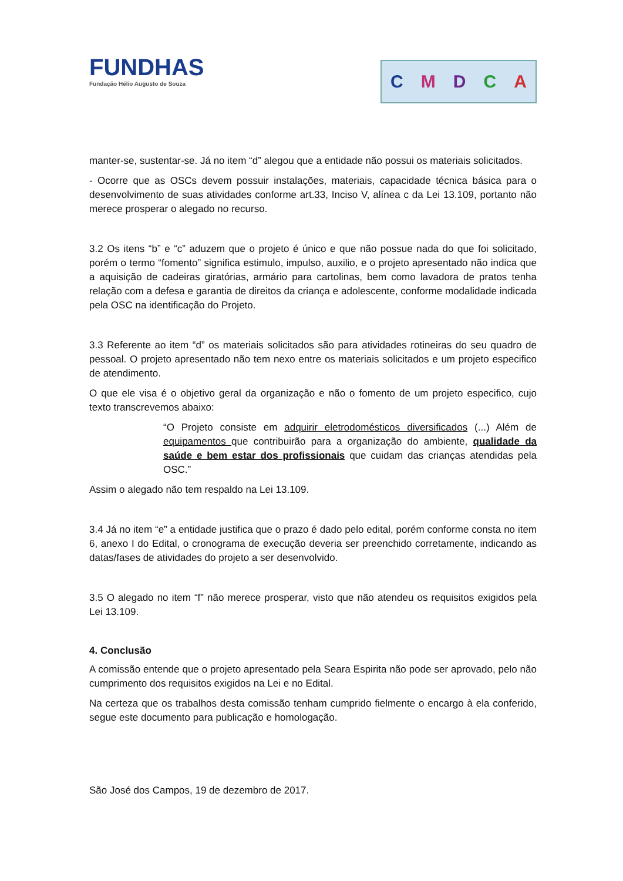FUNDHAS
Fundação Hélio Augusto de Souza
CMDCA
manter-se, sustentar-se. Já no item “d” alegou que a entidade não possui os materiais solicitados.
- Ocorre que as OSCs devem possuir instalações, materiais, capacidade técnica básica para o desenvolvimento de suas atividades conforme art.33, Inciso V, alínea c da Lei 13.109, portanto não merece prosperar o alegado no recurso.
3.2 Os itens “b” e “c” aduzem que o projeto é único e que não possue nada do que foi solicitado, porém o termo “fomento” significa estimulo, impulso, auxilio, e o projeto apresentado não indica que a aquisição de cadeiras giratórias, armário para cartolinas, bem como lavadora de pratos tenha relação com a defesa e garantia de direitos da criança e adolescente, conforme modalidade indicada pela OSC na identificação do Projeto.
3.3 Referente ao item “d” os materiais solicitados são para atividades rotineiras do seu quadro de pessoal. O projeto apresentado não tem nexo entre os materiais solicitados e um projeto especifico de atendimento.
O que ele visa é o objetivo geral da organização e não o fomento de um projeto especifico, cujo texto transcrevemos abaixo:
“O Projeto consiste em adquirir eletrodomésticos diversificados (...) Além de equipamentos que contribuirão para a organização do ambiente, qualidade da saúde e bem estar dos profissionais que cuidam das crianças atendidas pela OSC.”
Assim o alegado não tem respaldo na Lei 13.109.
3.4 Já no item “e” a entidade justifica que o prazo é dado pelo edital, porém conforme consta no item 6, anexo I do Edital, o cronograma de execução deveria ser preenchido corretamente, indicando as datas/fases de atividades do projeto a ser desenvolvido.
3.5 O alegado no item “f” não merece prosperar, visto que não atendeu os requisitos exigidos pela Lei 13.109.
4. Conclusão
A comissão entende que o projeto apresentado pela Seara Espirita não pode ser aprovado, pelo não cumprimento dos requisitos exigidos na Lei e no Edital.
Na certeza que os trabalhos desta comissão tenham cumprido fielmente o encargo à ela conferido, segue este documento para publicação e homologação.
São José dos Campos, 19 de dezembro de 2017.